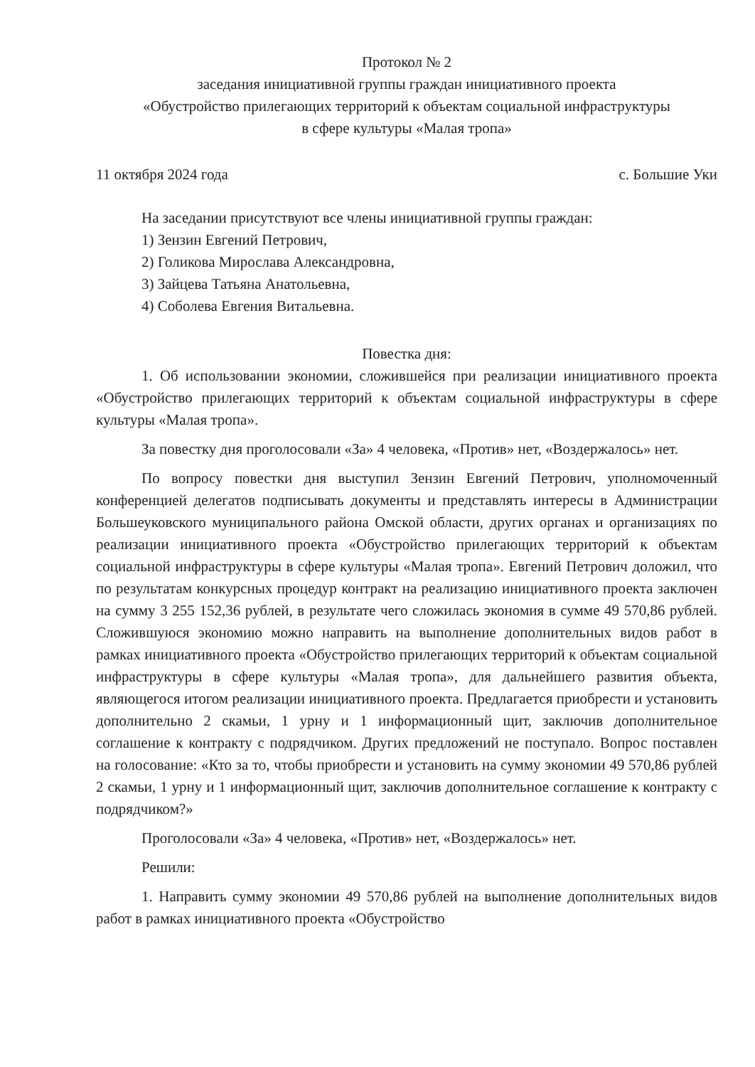Протокол № 2
заседания инициативной группы граждан инициативного проекта
«Обустройство прилегающих территорий к объектам социальной инфраструктуры
в сфере культуры «Малая тропа»
11 октября 2024 года с. Большие Уки
На заседании присутствуют все члены инициативной группы граждан:
1) Зензин Евгений Петрович,
2) Голикова Мирослава Александровна,
3) Зайцева Татьяна Анатольевна,
4) Соболева Евгения Витальевна.
Повестка дня:
1. Об использовании экономии, сложившейся при реализации инициативного проекта «Обустройство прилегающих территорий к объектам социальной инфраструктуры в сфере культуры «Малая тропа».
За повестку дня проголосовали «За» 4 человека, «Против» нет, «Воздержалось» нет.
По вопросу повестки дня выступил Зензин Евгений Петрович, уполномоченный конференцией делегатов подписывать документы и представлять интересы в Администрации Большеуковского муниципального района Омской области, других органах и организациях по реализации инициативного проекта «Обустройство прилегающих территорий к объектам социальной инфраструктуры в сфере культуры «Малая тропа». Евгений Петрович доложил, что по результатам конкурсных процедур контракт на реализацию инициативного проекта заключен на сумму 3 255 152,36 рублей, в результате чего сложилась экономия в сумме 49 570,86 рублей. Сложившуюся экономию можно направить на выполнение дополнительных видов работ в рамках инициативного проекта «Обустройство прилегающих территорий к объектам социальной инфраструктуры в сфере культуры «Малая тропа», для дальнейшего развития объекта, являющегося итогом реализации инициативного проекта. Предлагается приобрести и установить дополнительно 2 скамьи, 1 урну и 1 информационный щит, заключив дополнительное соглашение к контракту с подрядчиком. Других предложений не поступало. Вопрос поставлен на голосование: «Кто за то, чтобы приобрести и установить на сумму экономии 49 570,86 рублей 2 скамьи, 1 урну и 1 информационный щит, заключив дополнительное соглашение к контракту с подрядчиком?»
Проголосовали «За» 4 человека, «Против» нет, «Воздержалось» нет.
Решили:
1. Направить сумму экономии 49 570,86 рублей на выполнение дополнительных видов работ в рамках инициативного проекта «Обустройство